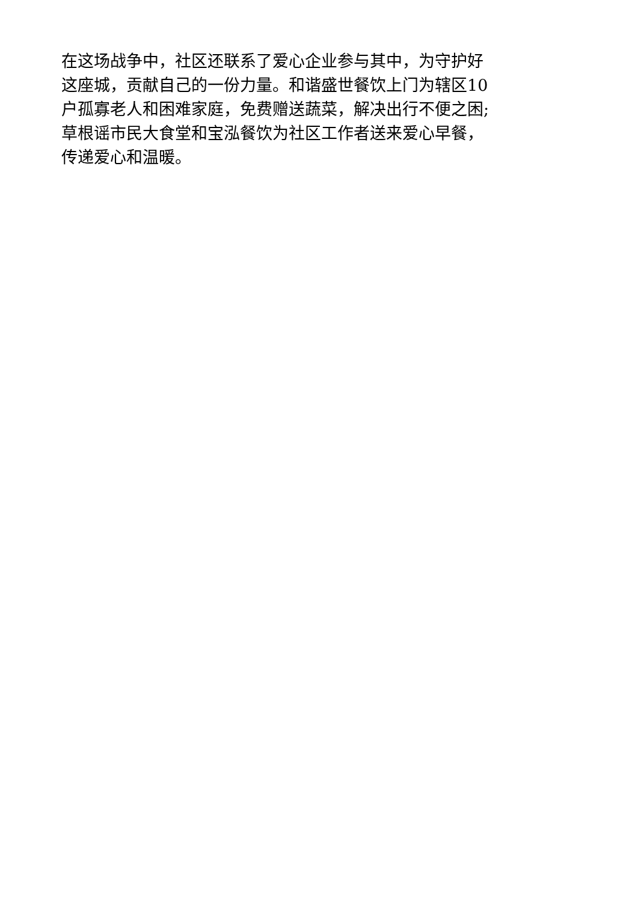在这场战争中，社区还联系了爱心企业参与其中，为守护好
这座城，贡献自己的一份力量。和谐盛世餐饮上门为辖区10
户孤寡老人和困难家庭，免费赠送蔬菜，解决出行不便之困;
草根谣市民大食堂和宝泓餐饮为社区工作者送来爱心早餐，
传递爱心和温暖。